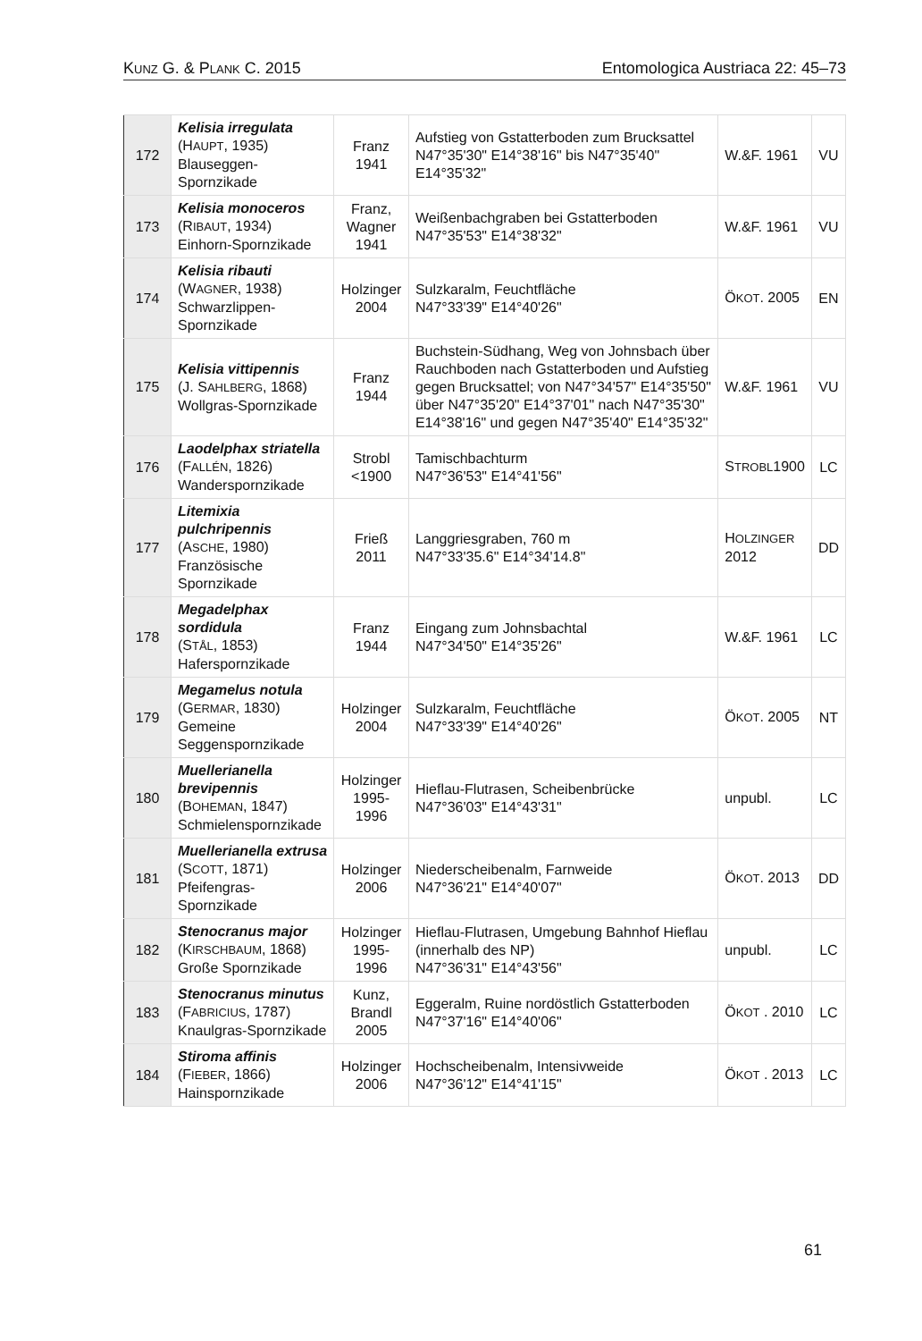KUNZ G. & PLANK C. 2015 Entomologica Austriaca 22: 45–73
| 172 | Kelisia irregulata (H AUPT , 1935) Blauseggen-Spornzikade | Franz 1941 | Aufstieg von Gstatterboden zum Brucksattel N47°35'30" E14°38'16" bis N47°35'40" E14°35'32" | W.&F. 1961 | VU |
| 173 | Kelisia monoceros (R IBAUT , 1934) Einhorn-Spornzikade | Franz, Wagner 1941 | Weißenbachgraben bei Gstatterboden N47°35'53" E14°38'32" | W.&F. 1961 | VU |
| 174 | Kelisia ribauti (W AGNER , 1938) Schwarzlippen-Spornzikade | Holzinger 2004 | Sulzkaralm, Feuchtfläche N47°33'39" E14°40'26" | Ö KOT . 2005 | EN |
| 175 | Kelisia vittipennis (J. S AHLBERG , 1868) Wollgras-Spornzikade | Franz 1944 | Buchstein-Südhang, Weg von Johnsbach über Rauchboden nach Gstatterboden und Aufstieg gegen Brucksattel; von N47°34'57" E14°35'50" über N47°35'20" E14°37'01" nach N47°35'30" E14°38'16" und gegen N47°35'40" E14°35'32" | W.&F. 1961 | VU |
| 176 | Laodelphax striatella (F ALLÉN , 1826) Wanderspornzikade | Strobl <1900 | Tamischbachturm N47°36'53" E14°41'56" | S TROBL 1900 | LC |
| 177 | Litemixia pulchripennis (A SCHE , 1980) Französische Spornzikade | Frieß 2011 | Langgriesgraben, 760 m N47°33'35.6" E14°34'14.8" | H OLZINGER 2012 | DD |
| 178 | Megadelphax sordidula (S TÅL , 1853) Haferspornzikade | Franz 1944 | Eingang zum Johnsbachtal N47°34'50" E14°35'26" | W.&F. 1961 | LC |
| 179 | Megamelus notula (G ERMAR , 1830) Gemeine Seggenspornzikade | Holzinger 2004 | Sulzkaralm, Feuchtfläche N47°33'39" E14°40'26" | Ö KOT . 2005 | NT |
| 180 | Muellerianella brevipennis (B OHEMAN , 1847) Schmielenspornzikade | Holzinger 1995-1996 | Hieflau-Flutrasen, Scheibenbrücke N47°36'03" E14°43'31" | unpubl. | LC |
| 181 | Muellerianella extrusa (S COTT , 1871) Pfeifengras-Spornzikade | Holzinger 2006 | Niederscheibenalm, Farnweide N47°36'21" E14°40'07" | Ö KOT . 2013 | DD |
| 182 | Stenocranus major (K IRSCHBAUM , 1868) Große Spornzikade | Holzinger 1995-1996 | Hieflau-Flutrasen, Umgebung Bahnhof Hieflau (innerhalb des NP) N47°36'31" E14°43'56" | unpubl. | LC |
| 183 | Stenocranus minutus (F ABRICIUS , 1787) Knaulgras-Spornzikade | Kunz, Brandl 2005 | Eggeralm, Ruine nordöstlich Gstatterboden N47°37'16" E14°40'06" | Ö KOT . 2010 | LC |
| 184 | Stiroma affinis (F IEBER , 1866) Hainspornzikade | Holzinger 2006 | Hochscheibenalm, Intensivweide N47°36'12" E14°41'15" | Ö KOT . 2013 | LC |
61